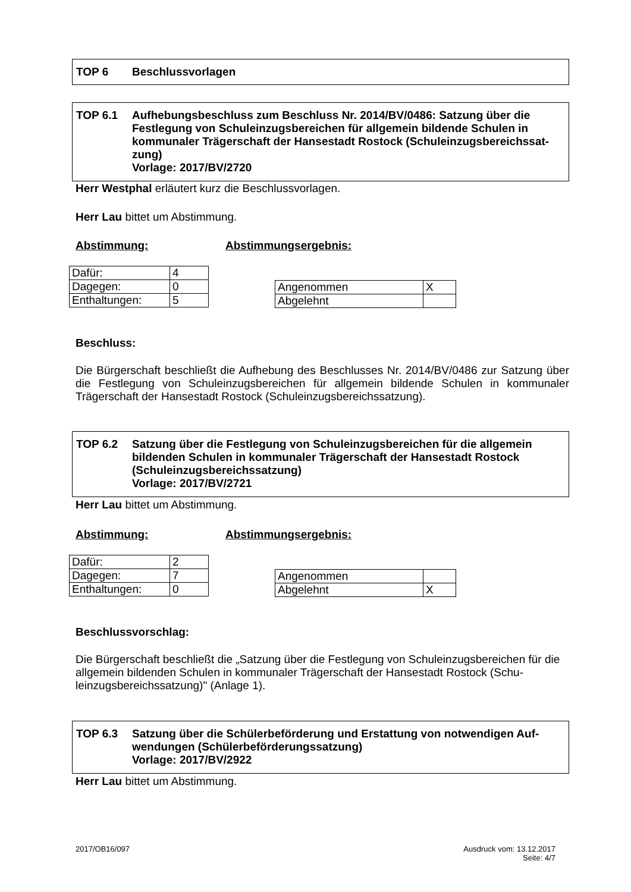TOP 6 Beschlussvorlagen
TOP 6.1 Aufhebungsbeschluss zum Beschluss Nr. 2014/BV/0486: Satzung über die Festlegung von Schuleinzugsbereichen für allgemein bildende Schulen in kommunaler Trägerschaft der Hansestadt Rostock (Schuleinzugsbereichssat-zung)
Vorlage: 2017/BV/2720
Herr Westphal erläutert kurz die Beschlussvorlagen.
Herr Lau bittet um Abstimmung.
Abstimmung: Abstimmungsergebnis:
| Dafür: | 4 |
| Dagegen: | 0 |
| Enthaltungen: | 5 |
| Angenommen | X |
| Abgelehnt | |
Beschluss:
Die Bürgerschaft beschließt die Aufhebung des Beschlusses Nr. 2014/BV/0486 zur Satzung über die Festlegung von Schuleinzugsbereichen für allgemein bildende Schulen in kommunaler Trägerschaft der Hansestadt Rostock (Schuleinzugsbereichssatzung).
TOP 6.2 Satzung über die Festlegung von Schuleinzugsbereichen für die allgemein bildenden Schulen in kommunaler Trägerschaft der Hansestadt Rostock (Schuleinzugsbereichssatzung)
Vorlage: 2017/BV/2721
Herr Lau bittet um Abstimmung.
Abstimmung: Abstimmungsergebnis:
| Dafür: | 2 |
| Dagegen: | 7 |
| Enthaltungen: | 0 |
| Angenommen | |
| Abgelehnt | X |
Beschlussvorschlag:
Die Bürgerschaft beschließt die „Satzung über die Festlegung von Schuleinzugsbereichen für die allgemein bildenden Schulen in kommunaler Trägerschaft der Hansestadt Rostock (Schu-leinzugsbereichssatzung)" (Anlage 1).
TOP 6.3 Satzung über die Schülerbeförderung und Erstattung von notwendigen Auf-wendungen (Schülerbeförderungssatzung)
Vorlage: 2017/BV/2922
Herr Lau bittet um Abstimmung.
2017/OB16/097
Ausdruck vom: 13.12.2017
Seite: 4/7